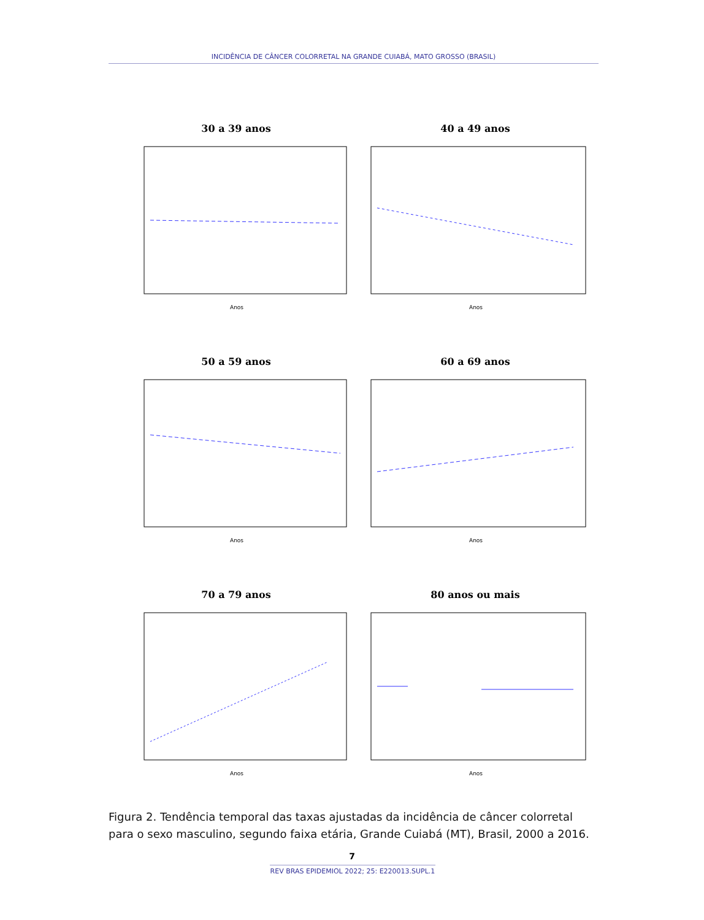INCIDÊNCIA DE CÂNCER COLORRETAL NA GRANDE CUIABÁ, MATO GROSSO (BRASIL)
30 a 39 anos
Anos
40 a 49 anos
Anos
50 a 59 anos
Anos
60 a 69 anos
Anos
70 a 79 anos
Anos
80 anos ou mais
Anos
Figura 2. Tendência temporal das taxas ajustadas da incidência de câncer colorretal para o sexo masculino, segundo faixa etária, Grande Cuiabá (MT), Brasil, 2000 a 2016.
7
REV BRAS EPIDEMIOL 2022; 25: E220013.SUPL.1